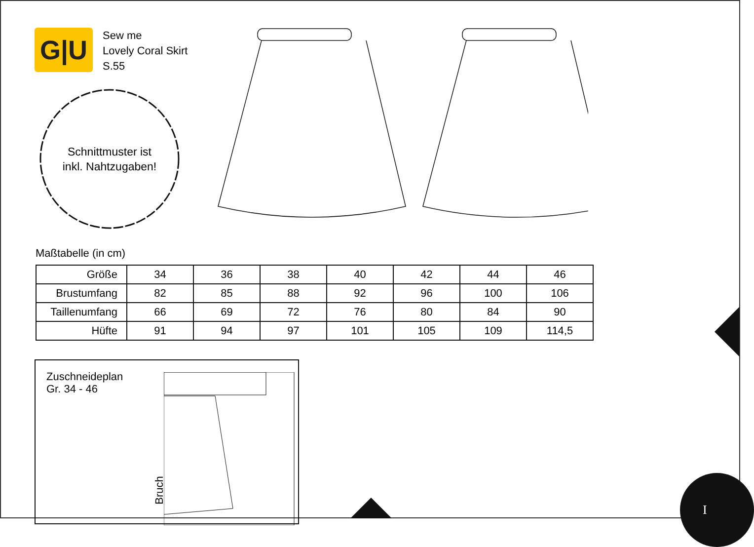G|U
Sew me
Lovely Coral Skirt
S.55
Schnittmuster ist
inkl. Nahtzugaben!
Maßtabelle (in cm)
| Größe | 34 | 36 | 38 | 40 | 42 | 44 | 46 |
| Brustumfang | 82 | 85 | 88 | 92 | 96 | 100 | 106 |
| Taillenumfang | 66 | 69 | 72 | 76 | 80 | 84 | 90 |
| Hüfte | 91 | 94 | 97 | 101 | 105 | 109 | 114,5 |
Zuschneideplan
Gr. 34 - 46
Bruch
I